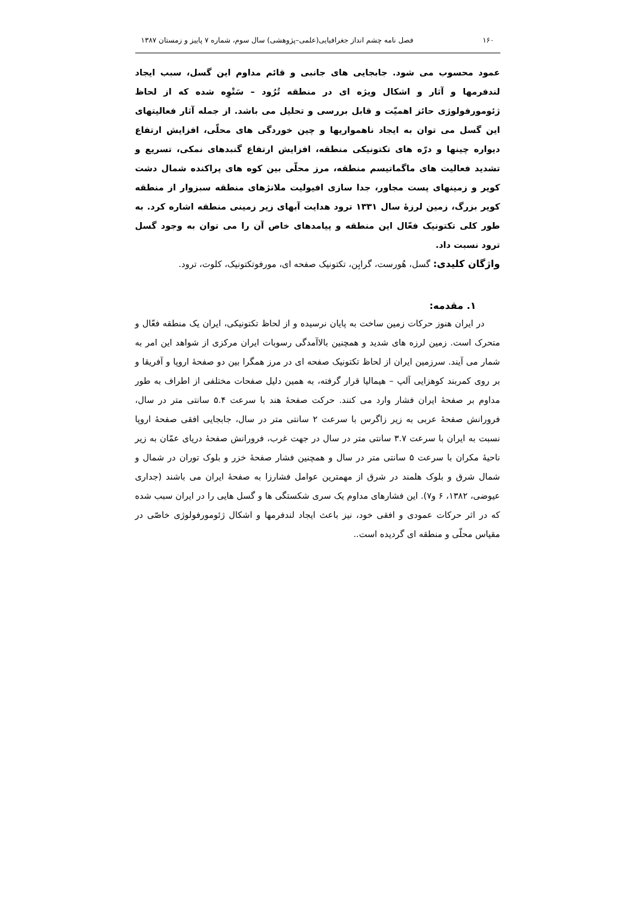۱۶۰ فصل نامه چشم انداز جغرافیایی(علمی–پژوهشی) سال سوم، شماره ۷ پاییز و زمستان ۱۳۸۷
عمود محسوب می شود. جابجایی های جانبی و قائم مداوم این گسل، سبب ایجاد لندفرمها و آثار و اشکال ویژه ای در منطقه تُرُود – سَتْوِه شده که از لحاظ ژئومورفولوژی حائز اهمیّت و قابل بررسی و تحلیل می باشد. از جمله آثار فعالیتهای این گسل می توان به ایجاد ناهمواریها و چین خوردگی های محلّی، افزایش ارتفاع دیواره چینها و درّه های تکتونیکی منطقه، افزایش ارتفاع گنبدهای نمکی، تسریع و تشدید فعالیت های ماگماتیسم منطقه، مرز محلّی بین کوه های پراکنده شمال دشت کویر و زمینهای پست مجاور، جدا سازی افیولیت ملانژهای منطقه سبزوار از منطقه کویر بزرگ، زمین لرزۀ سال ۱۳۳۱ ترود هدایت آبهای زیر زمینی منطقه اشاره کرد. به طور کلی تکتونیک فعّال این منطقه و پیامدهای خاص آن را می توان به وجود گسل ترود نسبت داد.
واژگان کلیدی: گسل، هُورست، گرابِن، تکتونیک صفحه ای، مورفوتکتونیک، کلوت، ترود.
۱. مقدمه:
در ایران هنوز حرکات زمین ساخت به پایان نرسیده و از لحاظ تکتونیکی، ایران یک منطقه فعّال و متحرک است. زمین لرزه های شدید و همچنین بالاآمدگی رسوبات ایران مرکزی از شواهد این امر به شمار می آیند. سرزمین ایران از لحاظ تکتونیک صفحه ای در مرز همگرا بین دو صفحۀ اروپا و آفریقا و بر روی کمربند کوهزایی آلپ – هیمالیا قرار گرفته، به همین دلیل صفحات مختلفی از اطراف به طور مداوم بر صفحۀ ایران فشار وارد می کنند. حرکت صفحۀ هند با سرعت ۵.۴ سانتی متر در سال، فرورانش صفحۀ عربی به زیر زاگرس با سرعت ۲ سانتی متر در سال، جابجایی افقی صفحۀ اروپا نسبت به ایران با سرعت ۳.۷ سانتی متر در سال در جهت غرب، فرورانش صفحۀ دریای عمّان به زیر ناحیۀ مکران با سرعت ۵ سانتی متر در سال و همچنین فشار صفحۀ خزر و بلوک توران در شمال و شمال شرق و بلوک هلمند در شرق از مهمترین عوامل فشارزا به صفحۀ ایران می باشند (جداری عیوضی، ۱۳۸۲، ۶ و۷). این فشارهای مداوم یک سری شکستگی ها و گسل هایی را در ایران سبب شده که در اثر حرکات عمودی و افقی خود، نیز باعث ایجاد لندفرمها و اشکال ژئومورفولوژی خاصّی در مقیاس محلّی و منطقه ای گردیده است..